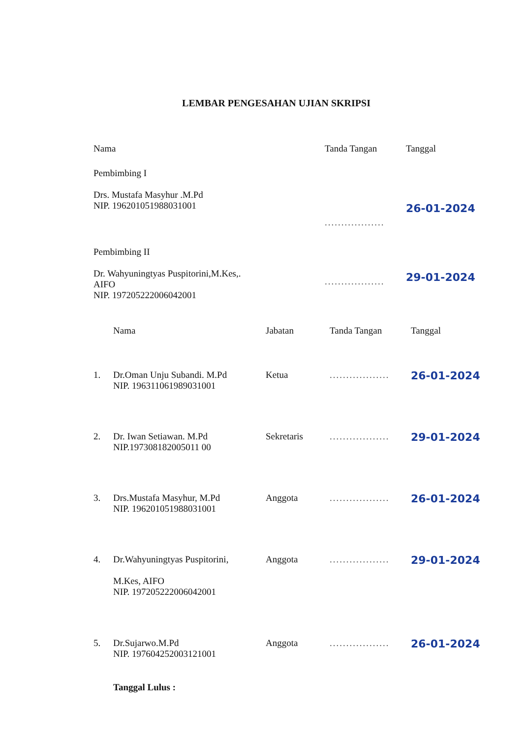LEMBAR PENGESAHAN UJIAN SKRIPSI
| Nama | Tanda Tangan | Tanggal |
| Pembimbing I Drs. Mustafa Masyhur .M.Pd NIP. 196201051988031001 | .................. | 26-01-2024 |
| Pembimbing II Dr. Wahyuningtyas Puspitorini,M.Kes,. AIFO NIP. 197205222006042001 | .................. | 29-01-2024 |
| | Nama | Jabatan | Tanda Tangan | Tanggal |
| 1. | Dr.Oman Unju Subandi. M.Pd NIP. 196311061989031001 | Ketua | .................. | 26-01-2024 |
| 2. | Dr. Iwan Setiawan. M.Pd NIP.197308182005011 00 | Sekretaris | .................. | 29-01-2024 |
| 3. | Drs.Mustafa Masyhur, M.Pd NIP. 196201051988031001 | Anggota | .................. | 26-01-2024 |
| 4. | Dr.Wahyuningtyas Puspitorini, M.Kes, AIFO NIP. 197205222006042001 | Anggota | .................. | 29-01-2024 |
| 5. | Dr.Sujarwo.M.Pd NIP. 197604252003121001 | Anggota | .................. | 26-01-2024 |
| | Tanggal Lulus : | | | |